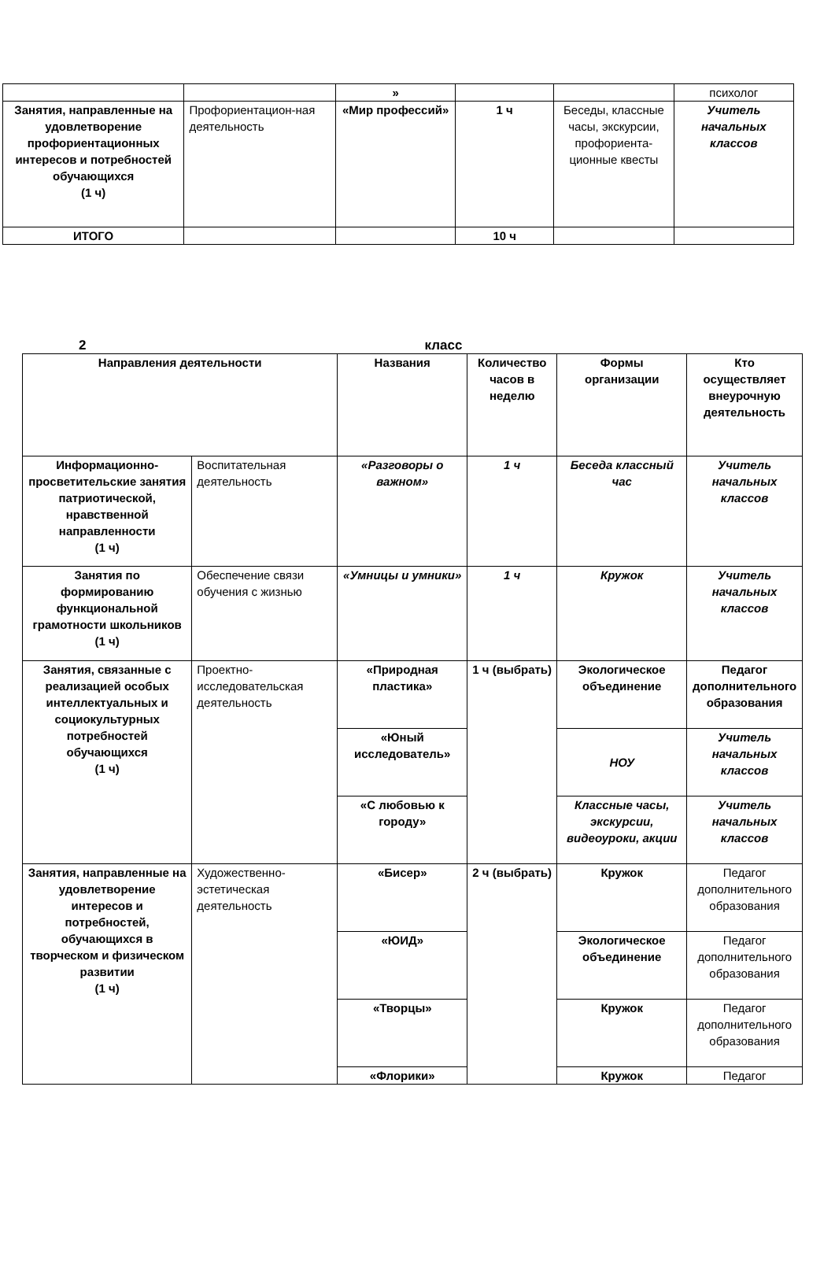| | | » | | | психолог |
| Занятия, направленные на удовлетворение профориентационных интересов и потребностей обучающихся (1 ч) | Профориентацион-ная деятельность | «Мир профессий» | 1 ч | Беседы, классные часы, экскурсии, профориента-ционные квесты | Учитель начальных классов |
| ИТОГО | | | 10 ч | | |
2 класс
| Направления деятельности | | Названия | Количество часов в неделю | Формы организации | Кто осуществляет внеурочную деятельность |
| --- | --- | --- | --- | --- | --- |
| Информационно-просветительские занятия патриотической, нравственной направленности (1 ч) | Воспитательная деятельность | «Разговоры о важном» | 1 ч | Беседа классный час | Учитель начальных классов |
| Занятия по формированию функциональной грамотности школьников (1 ч) | Обеспечение связи обучения с жизнью | «Умницы и умники» | 1 ч | Кружок | Учитель начальных классов |
| Занятия, связанные с реализацией особых интеллектуальных и социокультурных потребностей обучающихся (1 ч) | Проектно-исследовательская деятельность | «Природная пластика» | 1 ч (выбрать) | Экологическое объединение | Педагог дополнительного образования |
| | | «Юный исследователь» | | НОУ | Учитель начальных классов |
| | | «С любовью к городу» | | Классные часы, экскурсии, видеоуроки, акции | Учитель начальных классов |
| Занятия, направленные на удовлетворение интересов и потребностей, обучающихся в творческом и физическом развитии (1 ч) | Художественно-эстетическая деятельность | «Бисер» | 2 ч (выбрать) | Кружок | Педагог дополнительного образования |
| | | «ЮИД» | | Экологическое объединение | Педагог дополнительного образования |
| | | «Творцы» | | Кружок | Педагог дополнительного образования |
| | | «Флорики» | | Кружок | Педагог |